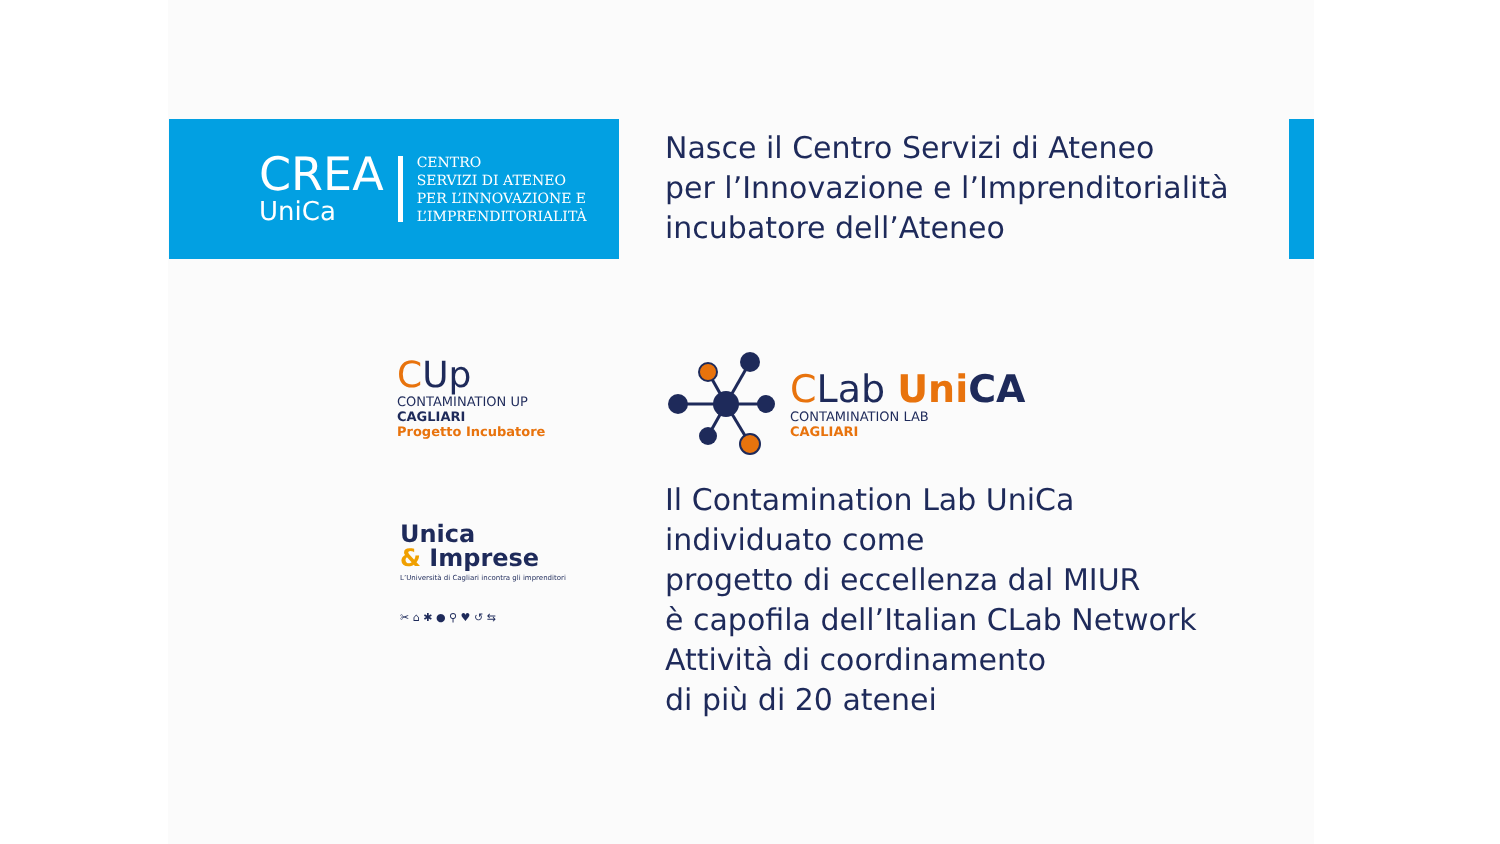CREA
UniCa
CENTRO
SERVIZI DI ATENEO
PER L’INNOVAZIONE E
L’IMPRENDITORIALITÀ
Nasce il Centro Servizi di Ateneo
per l’Innovazione e l’Imprenditorialità
incubatore dell’Ateneo
CUp
CONTAMINATION UP
CAGLIARI
Progetto Incubatore
CLab Uni CA
CONTAMINATION LAB
CAGLIARI
Unica
& Imprese
L’Università di Cagliari incontra gli imprenditori
✂ ⌂ ✱ ● ⚲ ♥ ↺ ⇆
Il Contamination Lab UniCa
individuato come
progetto di eccellenza dal MIUR
è capofila dell’Italian CLab Network
Attività di coordinamento
di più di 20 atenei